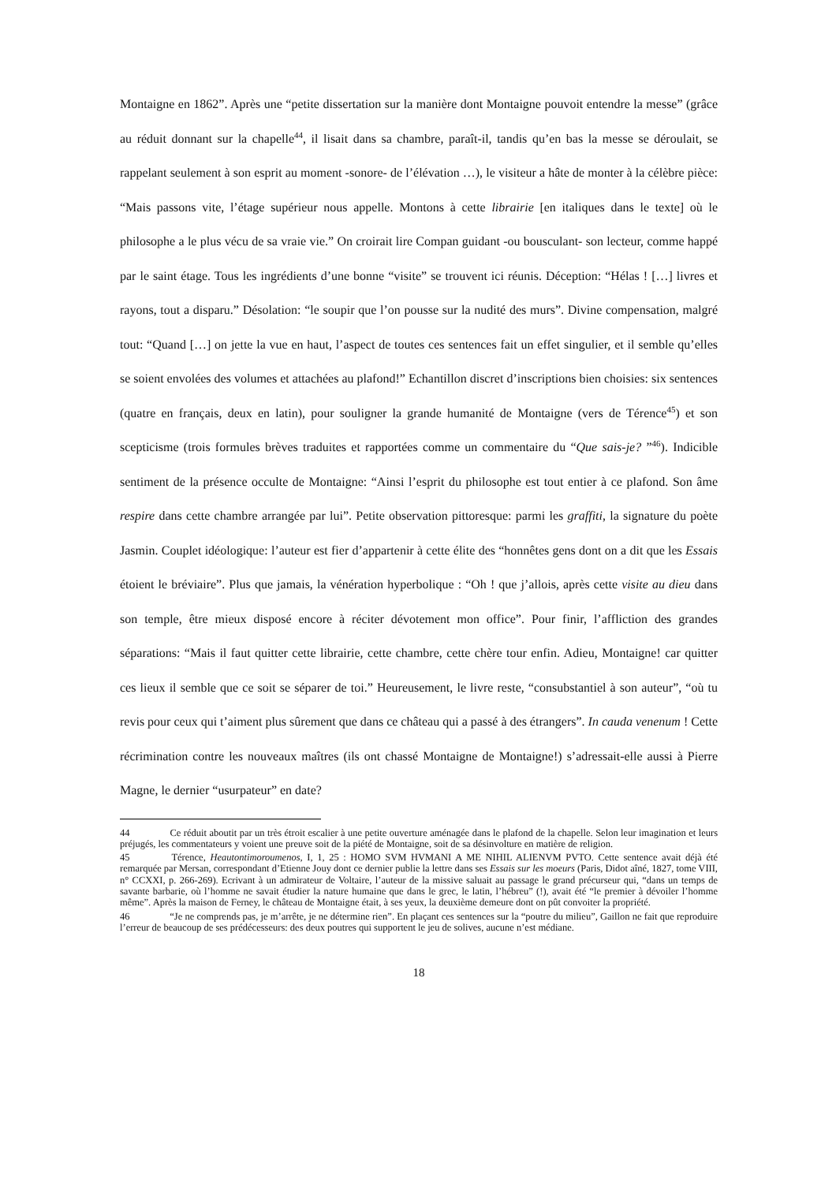Montaigne en 1862”. Après une “petite dissertation sur la manière dont Montaigne pouvoit entendre la messe” (grâce au réduit donnant sur la chapelle<sup>44</sup>, il lisait dans sa chambre, paraît-il, tandis qu’en bas la messe se déroulait, se rappelant seulement à son esprit au moment -sonore- de l’élévation …), le visiteur a hâte de monter à la célèbre pièce: “Mais passons vite, l’étage supérieur nous appelle. Montons à cette librairie [en italiques dans le texte] où le philosophe a le plus vécu de sa vraie vie.” On croirait lire Compan guidant -ou bousculant- son lecteur, comme happé par le saint étage. Tous les ingrédients d’une bonne “visite” se trouvent ici réunis. Déception: “Hélas ! […] livres et rayons, tout a disparu.” Désolation: “le soupir que l’on pousse sur la nudité des murs”. Divine compensation, malgré tout: “Quand […] on jette la vue en haut, l’aspect de toutes ces sentences fait un effet singulier, et il semble qu’elles se soient envolées des volumes et attachées au plafond!” Echantillon discret d’inscriptions bien choisies: six sentences (quatre en français, deux en latin), pour souligner la grande humanité de Montaigne (vers de Térence<sup>45</sup>) et son scepticisme (trois formules brèves traduites et rapportées comme un commentaire du “Que sais-je? ”<sup>46</sup>). Indicible sentiment de la présence occulte de Montaigne: “Ainsi l’esprit du philosophe est tout entier à ce plafond. Son âme respire dans cette chambre arrangée par lui”. Petite observation pittoresque: parmi les graffiti, la signature du poète Jasmin. Couplet idéologique: l’auteur est fier d’appartenir à cette élite des “honnêtes gens dont on a dit que les Essais étoient le bréviaire”. Plus que jamais, la vénération hyperbolique : “Oh ! que j’allois, après cette visite au dieu dans son temple, être mieux disposé encore à réciter dévotement mon office”. Pour finir, l’affliction des grandes séparations: “Mais il faut quitter cette librairie, cette chambre, cette chère tour enfin. Adieu, Montaigne! car quitter ces lieux il semble que ce soit se séparer de toi.” Heureusement, le livre reste, “consubstantiel à son auteur”, “où tu revis pour ceux qui t’aiment plus sûrement que dans ce château qui a passé à des étrangers”. In cauda venenum ! Cette récrimination contre les nouveaux maîtres (ils ont chassé Montaigne de Montaigne!) s’adressait-elle aussi à Pierre Magne, le dernier “usurpateur” en date?
44 Ce réduit aboutit par un très étroit escalier à une petite ouverture aménagée dans le plafond de la chapelle. Selon leur imagination et leurs préjugés, les commentateurs y voient une preuve soit de la piété de Montaigne, soit de sa désinvolture en matière de religion.
45 Térence, Heautontimoroumenos, I, 1, 25 : HOMO SVM HVMANI A ME NIHIL ALIENVM PVTO. Cette sentence avait déjà été remarquée par Mersan, correspondant d’Etienne Jouy dont ce dernier publie la lettre dans ses Essais sur les moeurs (Paris, Didot aîné, 1827, tome VIII, n° CCXXI, p. 266-269). Ecrivant à un admirateur de Voltaire, l’auteur de la missive saluait au passage le grand précurseur qui, “dans un temps de savante barbarie, où l’homme ne savait étudier la nature humaine que dans le grec, le latin, l’hébreu” (!), avait été “le premier à dévoiler l’homme même”. Après la maison de Ferney, le château de Montaigne était, à ses yeux, la deuxième demeure dont on pût convoiter la propriété.
46 “Je ne comprends pas, je m’arrête, je ne détermine rien”. En plaçant ces sentences sur la “poutre du milieu”, Gaillon ne fait que reproduire l’erreur de beaucoup de ses prédécesseurs: des deux poutres qui supportent le jeu de solives, aucune n’est médiane.
18